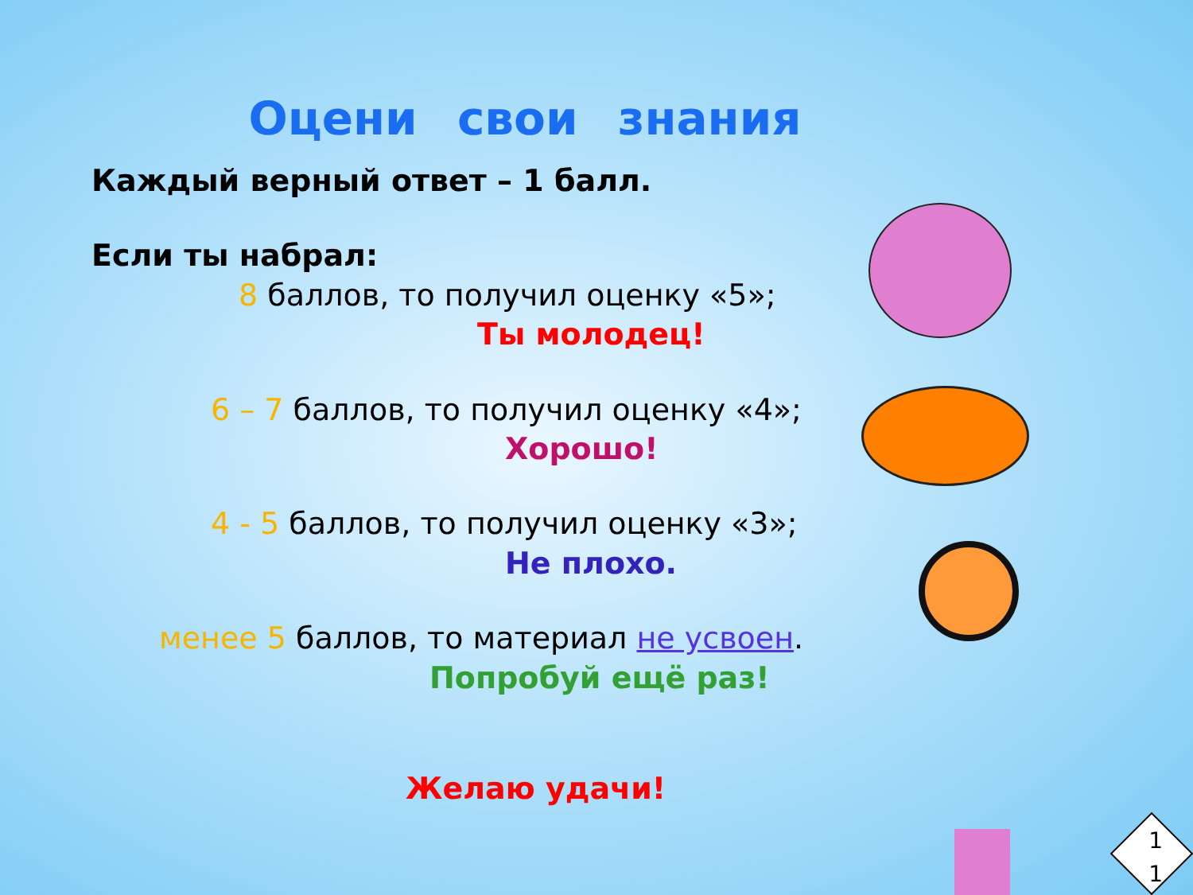Оцени свои знания
Каждый верный ответ – 1 балл.
Если ты набрал:
8 баллов, то получил оценку «5»;
Ты молодец!
6 – 7 баллов, то получил оценку «4»;
Хорошо!
4 - 5 баллов, то получил оценку «3»;
Не плохо.
менее 5 баллов, то материал не усвоен.
Попробуй ещё раз!
Желаю удачи!
1
1